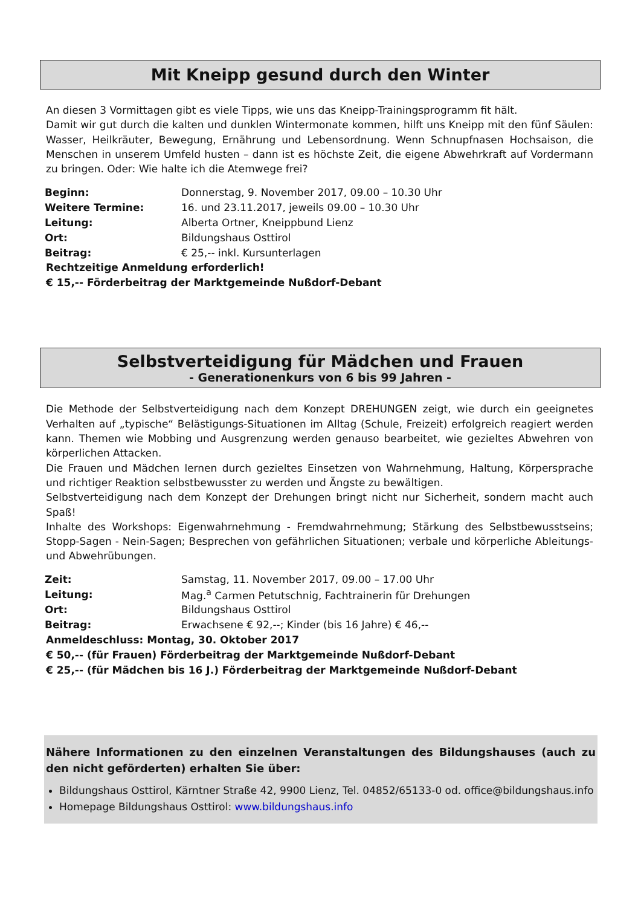Mit Kneipp gesund durch den Winter
An diesen 3 Vormittagen gibt es viele Tipps, wie uns das Kneipp-Trainingsprogramm fit hält.
Damit wir gut durch die kalten und dunklen Wintermonate kommen, hilft uns Kneipp mit den fünf Säulen: Wasser, Heilkräuter, Bewegung, Ernährung und Lebensordnung. Wenn Schnupfnasen Hochsaison, die Menschen in unserem Umfeld husten – dann ist es höchste Zeit, die eigene Abwehrkraft auf Vordermann zu bringen. Oder: Wie halte ich die Atemwege frei?
| Beginn: | Donnerstag, 9. November 2017, 09.00 – 10.30 Uhr |
| Weitere Termine: | 16. und 23.11.2017, jeweils 09.00 – 10.30 Uhr |
| Leitung: | Alberta Ortner, Kneippbund Lienz |
| Ort: | Bildungshaus Osttirol |
| Beitrag: | € 25,-- inkl. Kursunterlagen |
Rechtzeitige Anmeldung erforderlich!
€ 15,-- Förderbeitrag der Marktgemeinde Nußdorf-Debant
Selbstverteidigung für Mädchen und Frauen
- Generationenkurs von 6 bis 99 Jahren -
Die Methode der Selbstverteidigung nach dem Konzept DREHUNGEN zeigt, wie durch ein geeignetes Verhalten auf „typische“ Belästigungs-Situationen im Alltag (Schule, Freizeit) erfolgreich reagiert werden kann. Themen wie Mobbing und Ausgrenzung werden genauso bearbeitet, wie gezieltes Abwehren von körperlichen Attacken.
Die Frauen und Mädchen lernen durch gezieltes Einsetzen von Wahrnehmung, Haltung, Körpersprache und richtiger Reaktion selbstbewusster zu werden und Ängste zu bewältigen.
Selbstverteidigung nach dem Konzept der Drehungen bringt nicht nur Sicherheit, sondern macht auch Spaß!
Inhalte des Workshops: Eigenwahrnehmung - Fremdwahrnehmung; Stärkung des Selbstbewusstseins; Stopp-Sagen - Nein-Sagen; Besprechen von gefährlichen Situationen; verbale und körperliche Ableitungs-und Abwehrübungen.
| Zeit: | Samstag, 11. November 2017, 09.00 – 17.00 Uhr |
| Leitung: | Mag.<sup>a</sup> Carmen Petutschnig, Fachtrainerin für Drehungen |
| Ort: | Bildungshaus Osttirol |
| Beitrag: | Erwachsene € 92,--; Kinder (bis 16 Jahre) € 46,-- |
Anmeldeschluss: Montag, 30. Oktober 2017
€ 50,-- (für Frauen) Förderbeitrag der Marktgemeinde Nußdorf-Debant
€ 25,-- (für Mädchen bis 16 J.) Förderbeitrag der Marktgemeinde Nußdorf-Debant
Nähere Informationen zu den einzelnen Veranstaltungen des Bildungshauses (auch zu den nicht geförderten) erhalten Sie über:
Bildungshaus Osttirol, Kärntner Straße 42, 9900 Lienz, Tel. 04852/65133-0 od. office@bildungshaus.info
Homepage Bildungshaus Osttirol: www.bildungshaus.info